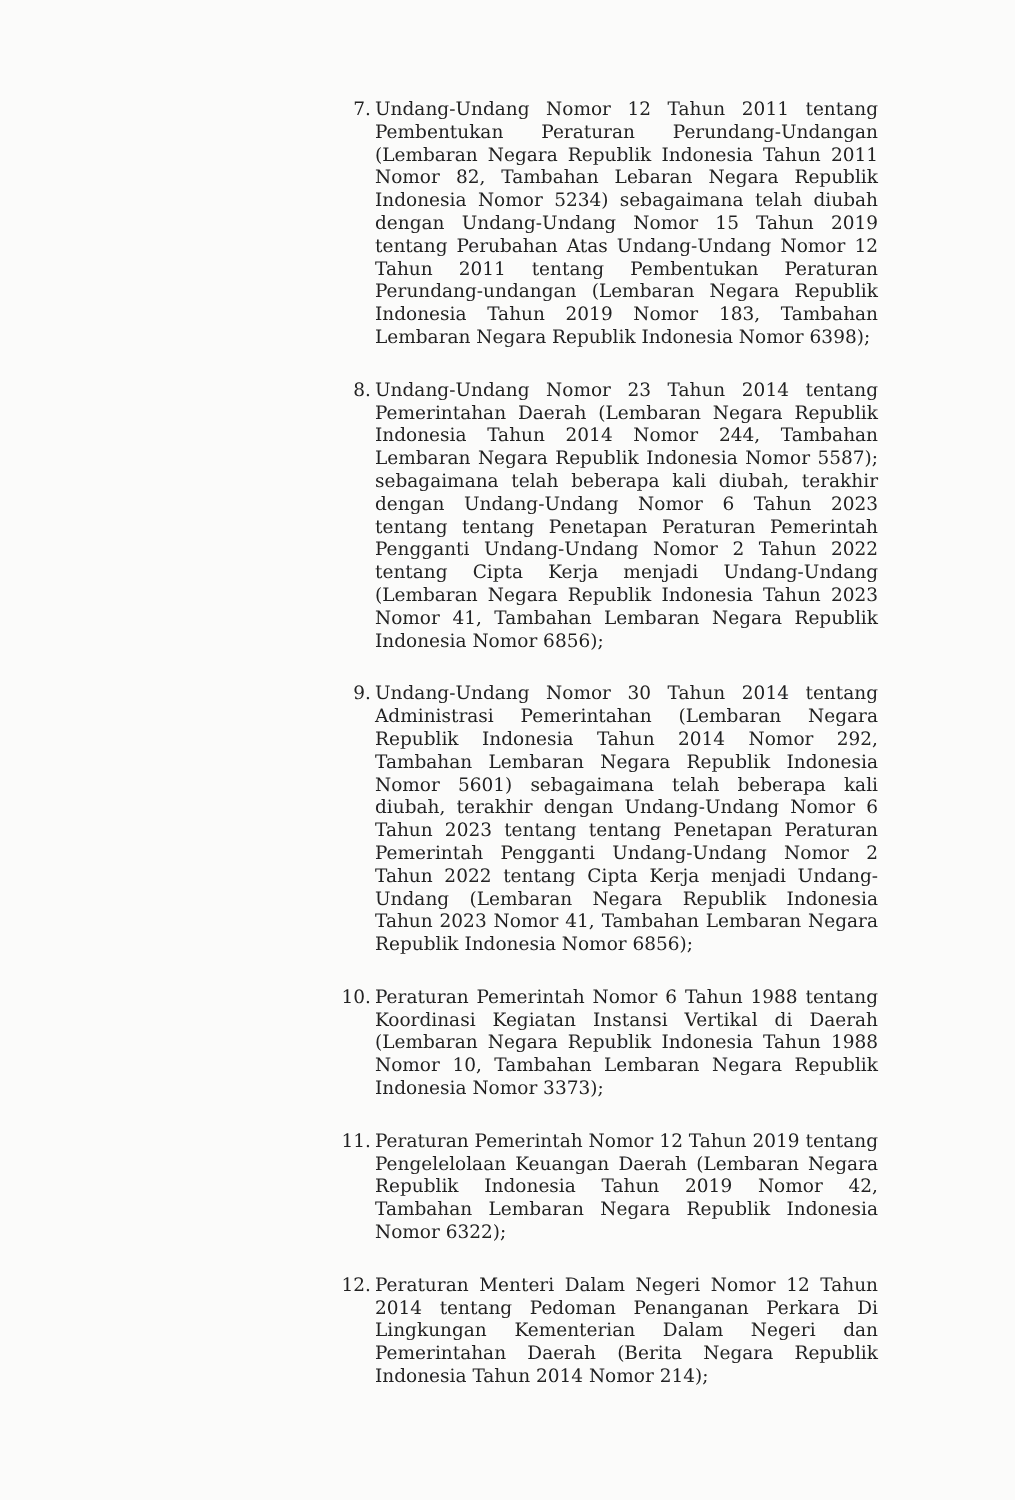7. Undang-Undang Nomor 12 Tahun 2011 tentang Pembentukan Peraturan Perundang-Undangan (Lembaran Negara Republik Indonesia Tahun 2011 Nomor 82, Tambahan Lebaran Negara Republik Indonesia Nomor 5234) sebagaimana telah diubah dengan Undang-Undang Nomor 15 Tahun 2019 tentang Perubahan Atas Undang-Undang Nomor 12 Tahun 2011 tentang Pembentukan Peraturan Perundang-undangan (Lembaran Negara Republik Indonesia Tahun 2019 Nomor 183, Tambahan Lembaran Negara Republik Indonesia Nomor 6398);
8. Undang-Undang Nomor 23 Tahun 2014 tentang Pemerintahan Daerah (Lembaran Negara Republik Indonesia Tahun 2014 Nomor 244, Tambahan Lembaran Negara Republik Indonesia Nomor 5587); sebagaimana telah beberapa kali diubah, terakhir dengan Undang-Undang Nomor 6 Tahun 2023 tentang tentang Penetapan Peraturan Pemerintah Pengganti Undang-Undang Nomor 2 Tahun 2022 tentang Cipta Kerja menjadi Undang-Undang (Lembaran Negara Republik Indonesia Tahun 2023 Nomor 41, Tambahan Lembaran Negara Republik Indonesia Nomor 6856);
9. Undang-Undang Nomor 30 Tahun 2014 tentang Administrasi Pemerintahan (Lembaran Negara Republik Indonesia Tahun 2014 Nomor 292, Tambahan Lembaran Negara Republik Indonesia Nomor 5601) sebagaimana telah beberapa kali diubah, terakhir dengan Undang-Undang Nomor 6 Tahun 2023 tentang tentang Penetapan Peraturan Pemerintah Pengganti Undang-Undang Nomor 2 Tahun 2022 tentang Cipta Kerja menjadi Undang-Undang (Lembaran Negara Republik Indonesia Tahun 2023 Nomor 41, Tambahan Lembaran Negara Republik Indonesia Nomor 6856);
10. Peraturan Pemerintah Nomor 6 Tahun 1988 tentang Koordinasi Kegiatan Instansi Vertikal di Daerah (Lembaran Negara Republik Indonesia Tahun 1988 Nomor 10, Tambahan Lembaran Negara Republik Indonesia Nomor 3373);
11. Peraturan Pemerintah Nomor 12 Tahun 2019 tentang Pengelelolaan Keuangan Daerah (Lembaran Negara Republik Indonesia Tahun 2019 Nomor 42, Tambahan Lembaran Negara Republik Indonesia Nomor 6322);
12. Peraturan Menteri Dalam Negeri Nomor 12 Tahun 2014 tentang Pedoman Penanganan Perkara Di Lingkungan Kementerian Dalam Negeri dan Pemerintahan Daerah (Berita Negara Republik Indonesia Tahun 2014 Nomor 214);